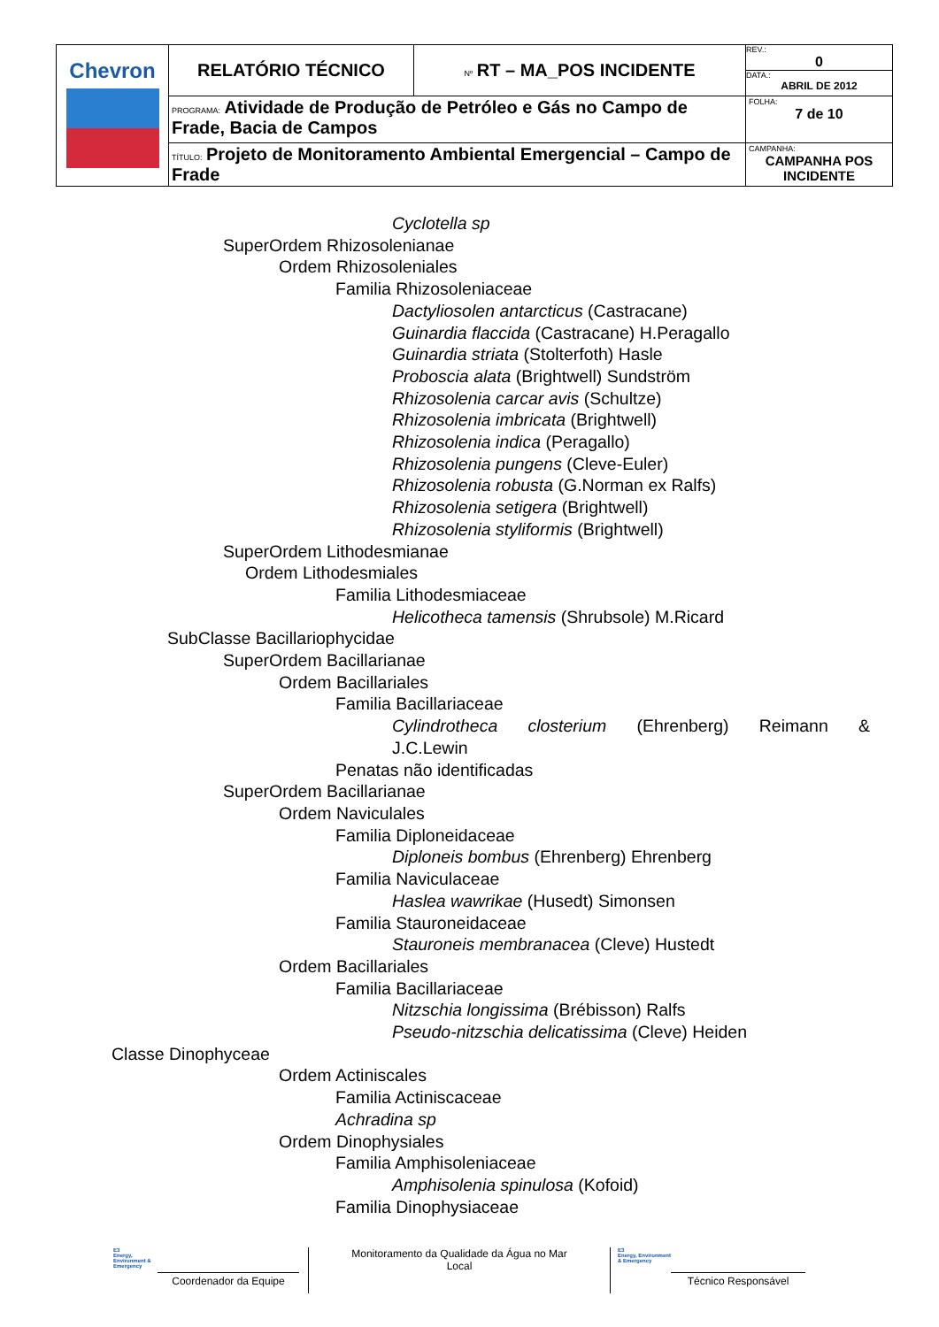| Chevron | RELATÓRIO TÉCNICO | Nº RT – MA_POS INCIDENTE | REV.: 0 DATA.: ABRIL DE 2012 |
| | PROGRAMA: Atividade de Produção de Petróleo e Gás no Campo de Frade, Bacia de Campos | | FOLHA: 7 de 10 |
| | TÍTULO: Projeto de Monitoramento Ambiental Emergencial – Campo de Frade | | CAMPANHA: CAMPANHA POS INCIDENTE |
Cyclotella sp
SuperOrdem Rhizosolenianae
Ordem Rhizosoleniales
Familia Rhizosoleniaceae
Dactyliosolen antarcticus (Castracane)
Guinardia flaccida (Castracane) H.Peragallo
Guinardia striata (Stolterfoth) Hasle
Proboscia alata (Brightwell) Sundström
Rhizosolenia carcar avis (Schultze)
Rhizosolenia imbricata (Brightwell)
Rhizosolenia indica (Peragallo)
Rhizosolenia pungens (Cleve-Euler)
Rhizosolenia robusta (G.Norman ex Ralfs)
Rhizosolenia setigera (Brightwell)
Rhizosolenia styliformis (Brightwell)
SuperOrdem Lithodesmianae
Ordem Lithodesmiales
Familia Lithodesmiaceae
Helicotheca tamensis (Shrubsole) M.Ricard
SubClasse Bacillariophycidae
SuperOrdem Bacillarianae
Ordem Bacillariales
Familia Bacillariaceae
Cylindrotheca closterium (Ehrenberg) Reimann &
J.C.Lewin
Penatas não identificadas
SuperOrdem Bacillarianae
Ordem Naviculales
Familia Diploneidaceae
Diploneis bombus (Ehrenberg) Ehrenberg
Familia Naviculaceae
Haslea wawrikae (Husedt) Simonsen
Familia Stauroneidaceae
Stauroneis membranacea (Cleve) Hustedt
Ordem Bacillariales
Familia Bacillariaceae
Nitzschia longissima (Brébisson) Ralfs
Pseudo-nitzschia delicatissima (Cleve) Heiden
Classe Dinophyceae
Ordem Actiniscales
Familia Actiniscaceae
Achradina sp
Ordem Dinophysiales
Familia Amphisoleniaceae
Amphisolenia spinulosa (Kofoid)
Familia Dinophysiaceae
E3
Energy, Environment & Emergency
Coordenador da Equipe
Monitoramento da Qualidade da Água no Mar
Local
E3
Energy, Environment & Emergency
Técnico Responsável